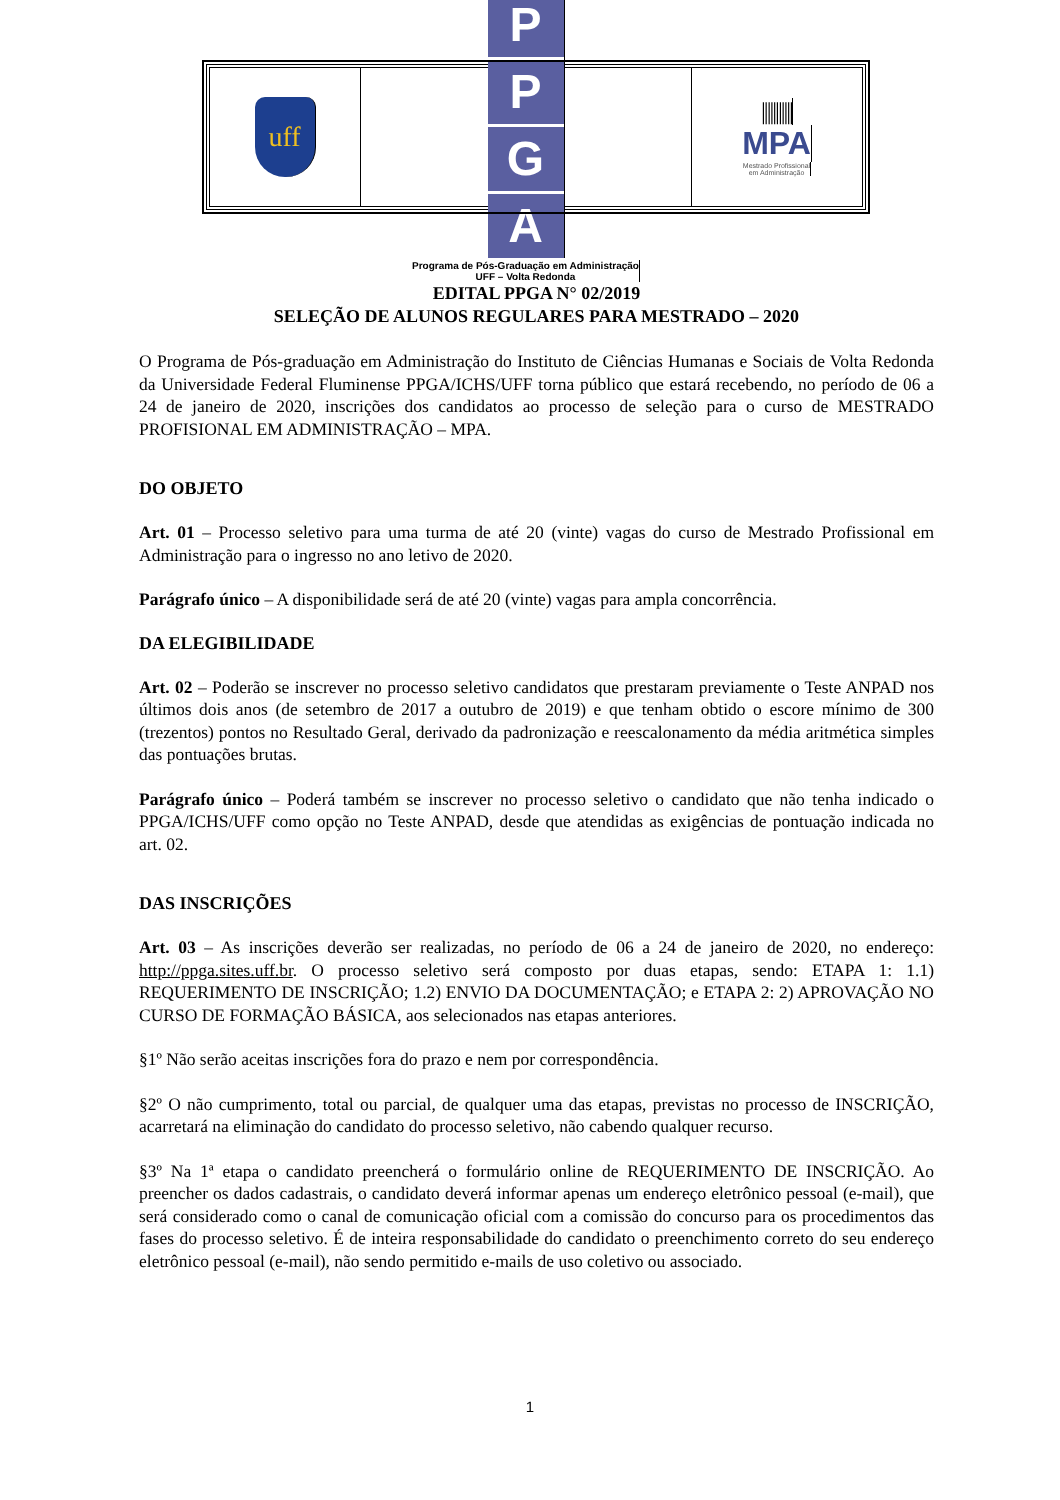uff
PPGA
Programa de Pós-Graduação em Administração
UFF – Volta Redonda
|||||||||||
MPA
Mestrado Profissional
em Administração
EDITAL PPGA N° 02/2019
SELEÇÃO DE ALUNOS REGULARES PARA MESTRADO – 2020
O Programa de Pós-graduação em Administração do Instituto de Ciências Humanas e Sociais de Volta Redonda da Universidade Federal Fluminense PPGA/ICHS/UFF torna público que estará recebendo, no período de 06 a 24 de janeiro de 2020, inscrições dos candidatos ao processo de seleção para o curso de MESTRADO PROFISIONAL EM ADMINISTRAÇÃO – MPA.
DO OBJETO
Art. 01 – Processo seletivo para uma turma de até 20 (vinte) vagas do curso de Mestrado Profissional em Administração para o ingresso no ano letivo de 2020.
Parágrafo único – A disponibilidade será de até 20 (vinte) vagas para ampla concorrência.
DA ELEGIBILIDADE
Art. 02 – Poderão se inscrever no processo seletivo candidatos que prestaram previamente o Teste ANPAD nos últimos dois anos (de setembro de 2017 a outubro de 2019) e que tenham obtido o escore mínimo de 300 (trezentos) pontos no Resultado Geral, derivado da padronização e reescalonamento da média aritmética simples das pontuações brutas.
Parágrafo único – Poderá também se inscrever no processo seletivo o candidato que não tenha indicado o PPGA/ICHS/UFF como opção no Teste ANPAD, desde que atendidas as exigências de pontuação indicada no art. 02.
DAS INSCRIÇÕES
Art. 03 – As inscrições deverão ser realizadas, no período de 06 a 24 de janeiro de 2020, no endereço: http://ppga.sites.uff.br. O processo seletivo será composto por duas etapas, sendo: ETAPA 1: 1.1) REQUERIMENTO DE INSCRIÇÃO; 1.2) ENVIO DA DOCUMENTAÇÃO; e ETAPA 2: 2) APROVAÇÃO NO CURSO DE FORMAÇÃO BÁSICA, aos selecionados nas etapas anteriores.
§1º Não serão aceitas inscrições fora do prazo e nem por correspondência.
§2º O não cumprimento, total ou parcial, de qualquer uma das etapas, previstas no processo de INSCRIÇÃO, acarretará na eliminação do candidato do processo seletivo, não cabendo qualquer recurso.
§3º Na 1ª etapa o candidato preencherá o formulário online de REQUERIMENTO DE INSCRIÇÃO. Ao preencher os dados cadastrais, o candidato deverá informar apenas um endereço eletrônico pessoal (e-mail), que será considerado como o canal de comunicação oficial com a comissão do concurso para os procedimentos das fases do processo seletivo. É de inteira responsabilidade do candidato o preenchimento correto do seu endereço eletrônico pessoal (e-mail), não sendo permitido e-mails de uso coletivo ou associado.
1